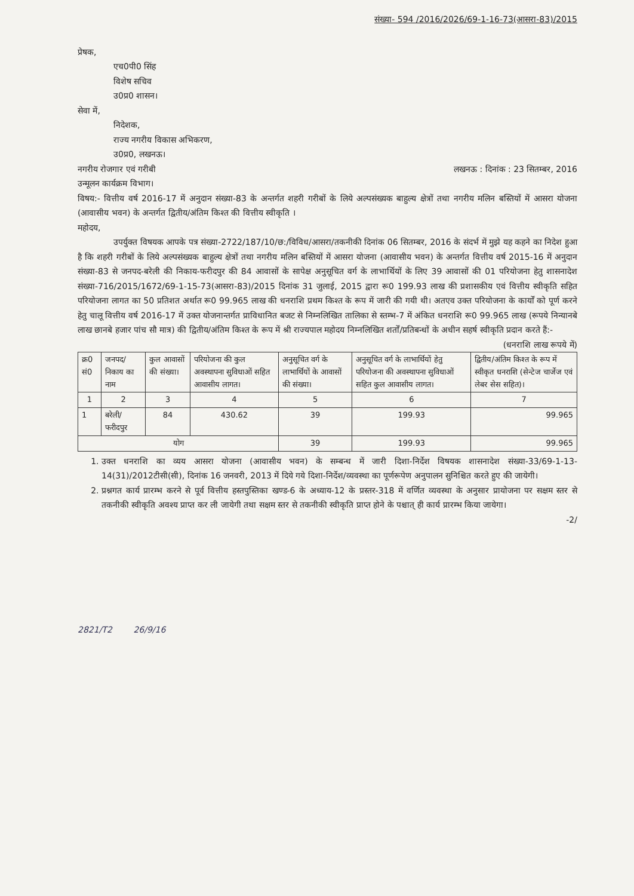संख्या- 594 /2016/2026/69-1-16-73(आसरा-83)/2015
प्रेषक,
एच0पी0 सिंह
विशेष सचिव
उ0प्र0 शासन।
सेवा में,
निदेशक,
राज्य नगरीय विकास अभिकरण,
उ0प्र0, लखनऊ।
नगरीय रोजगार एवं गरीबी लखनऊ : दिनांक : 23 सितम्बर, 2016
उन्मूलन कार्यक्रम विभाग।
विषय:- वित्तीय वर्ष 2016-17 में अनुदान संख्या-83 के अन्तर्गत शहरी गरीबों के लिये अल्पसंख्यक बाहुल्य क्षेत्रों तथा नगरीय मलिन बस्तियों में आसरा योजना (आवासीय भवन) के अन्तर्गत द्वितीय/अंतिम किश्त की वित्तीय स्वीकृति ।
महोदय,
उपर्युक्त विषयक आपके पत्र संख्या-2722/187/10/छ:/विविध/आसरा/तकनीकी दिनांक 06 सितम्बर, 2016 के संदर्भ में मुझे यह कहने का निदेश हुआ है कि शहरी गरीबों के लिये अल्पसंख्यक बाहुल्य क्षेत्रों तथा नगरीय मलिन बस्तियों में आसरा योजना (आवासीय भवन) के अन्तर्गत वित्तीय वर्ष 2015-16 में अनुदान संख्या-83 से जनपद-बरेली की निकाय-फरीदपुर की 84 आवासों के सापेक्ष अनुसूचित वर्ग के लाभार्थियों के लिए 39 आवासों की 01 परियोजना हेतु शासनादेश संख्या-716/2015/1672/69-1-15-73(आसरा-83)/2015 दिनांक 31 जुलाई, 2015 द्वारा रू0 199.93 लाख की प्रशासकीय एवं वित्तीय स्वीकृति सहित परियोजना लागत का 50 प्रतिशत अर्थात रू0 99.965 लाख की धनराशि प्रथम किश्त के रूप में जारी की गयी थी। अतएव उक्त परियोजना के कार्यों को पूर्ण करने हेतु चालू वित्तीय वर्ष 2016-17 में उक्त योजनान्तर्गत प्राविधानित बजट से निम्नलिखित तालिका से स्तम्भ-7 में अंकित धनराशि रू0 99.965 लाख (रूपये निन्यानबे लाख छानबे हजार पांच सौ मात्र) की द्वितीय/अंतिम किश्त के रूप में श्री राज्यपाल महोदय निम्नलिखित शर्तों/प्रतिबन्धों के अधीन सहर्ष स्वीकृति प्रदान करते हैं:- (धनराशि लाख रूपये में)
| क्र0 सं0 | जनपद/ निकाय का नाम | कुल आवासों की संख्या। | परियोजना की कुल अवस्थापना सुविधाओं सहित आवासीय लागत। | अनुसूचित वर्ग के लाभार्थियों के आवासों की संख्या। | अनुसूचित वर्ग के लाभार्थियों हेतु परियोजना की अवस्थापना सुविधाओं सहित कुल आवासीय लागत। | द्वितीय/अंतिम किश्त के रूप में स्वीकृत धनराशि (सेन्टेज चार्जेज एवं लेबर सेस सहित)। |
| --- | --- | --- | --- | --- | --- | --- |
| 1 | 2 | 3 | 4 | 5 | 6 | 7 |
| 1 | बरेली/ फरीदपुर | 84 | 430.62 | 39 | 199.93 | 99.965 |
| योग | | | | 39 | 199.93 | 99.965 |
1. उक्त धनराशि का व्यय आसरा योजना (आवासीय भवन) के सम्बन्ध में जारी दिशा-निर्देश विषयक शासनादेश संख्या-33/69-1-13-14(31)/2012टीसी(सी), दिनांक 16 जनवरी, 2013 में दिये गये दिशा-निर्देश/व्यवस्था का पूर्णरूपेण अनुपालन सुनिश्चित करते हुए की जायेगी।
2. प्रश्नगत कार्य प्रारम्भ करने से पूर्व वित्तीय हस्तपुस्तिका खण्ड-6 के अध्याय-12 के प्रस्तर-318 में वर्णित व्यवस्था के अनुसार प्रायोजना पर सक्षम स्तर से तकनीकी स्वीकृति अवश्य प्राप्त कर ली जायेगी तथा सक्षम स्तर से तकनीकी स्वीकृति प्राप्त होने के पश्चात् ही कार्य प्रारम्भ किया जायेगा।
-2/
2821/T2 26/9/16